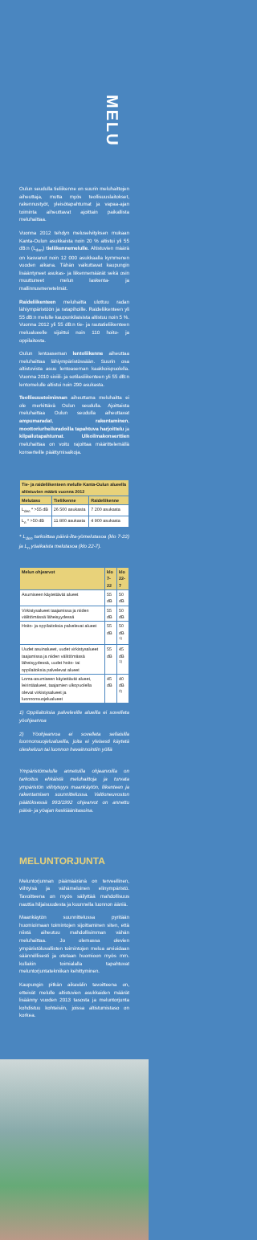MELU
Oulun seudulla tieliikenne on suurin meluhaittojen aiheuttaja, mutta myös teollisuuslaitokset, rakennustyöt, yleisötapahtumat ja vapaa-ajan toiminta aiheuttavat ajoittain paikallista meluhaittaa.
Vuonna 2012 tehdyn meluselvityksen mukaan Kanta-Oulun asukkaista noin 20 % altistui yli 55 dB:n (L<sub>den</sub>) tieliikennemelulle. Altistuvien määrä on kasvanut noin 12 000 asukkaalla kymmenen vuoden aikana. Tähän vaikuttavat kaupungin lisääntyneet asukas- ja liikennemäärät sekä osin muuttuneet melun laskenta- ja mallinnusmenetelmät.
Raideliikenteen meluhaitta ulottuu radan lähiympäristöön ja ratapihoille. Raideliikenteen yli 55 dB:n melulle kaupunkilaisista altistuu noin 5 %. Vuonna 2012 yli 55 dB:n tie- ja rautatieliikenteen melualueelle sijoittui noin 110 hoito- ja oppilaitosta.
Oulun lentoaseman lentoliikenne aiheuttaa meluhaittaa lähiympäristössään. Suurin osa altistuvista asuu lentoaseman kaakkoispuolella. Vuonna 2010 siviili- ja sotilasliikenteen yli 55 dB:n lentomelulle altistui noin 290 asukasta.
Teollisuustoiminnan aiheuttama meluhaitta ei ole merkittävä Oulun seudulla. Ajoittaista meluhaittaa Oulun seudulla aiheuttavat ampumaradat, rakentaminen, moottoriurheiluradoilla tapahtuva harjoittelu ja kilpailutapahtumat. Ulkoilmakonserttien meluhaittaa on voitu rajoittaa määrittelemällä konserteille päättymisaikoja.
| Tie- ja raideliikenteen melulle Kanta-Oulun alueella altistuvien määrä vuonna 2012 | | |
| --- | --- | --- |
| Melutaso | Tieliikenne | Raideliikenne |
| L<sub>den</sub> * >55 dB | 26 500 asukasta | 7 200 asukasta |
| L<sub>n</sub> * >50 dB | 11 800 asukasta | 4 900 asukasta |
* L<sub>den</sub> tarkoittaa päivä-ilta-yömelutasoa (klo 7-22) ja L<sub>n</sub> yöaikaista melutasoa (klo 22-7).
| Melun ohjearvot | klo 7-22 | klo 22-7 |
| --- | --- | --- |
| Asumiseen käytettävät alueet | 55 dB | 50 dB |
| Virkistysalueet taajamissa ja niiden välittömässä läheisyydessä | 55 dB | 50 dB |
| Hoito- ja oppilaitoksia palvelevat alueet | 55 dB | 50 dB <sup>1)</sup> |
| Uudet asuinalueet, uudet virkistysalueet taajamissa ja niiden välittömässä läheisyydessä, uudet hoito- tai oppilaitoksia palvelevat alueet | 55 dB | 45 dB <sup>1)</sup> |
| Loma-asumiseen käytettävät alueet, leirintäalueet, taajamien ulkopuolella olevat virkistysalueet ja luonnonsuojelualueet | 45 dB | 40 dB <sup>2)</sup> |
1) Oppilaitoksia palveleville alueilla ei sovelleta yöohjearvoa
2) Yöohjearvoa ei sovelleta sellaisilla luonnonsuojelualueilla, joita ei yleisesti käytetä oleskeluun tai luonnon havainnointiin yöllä
Ympäristömelulle annetuilla ohjearvoilla on tarkoitus ehkäistä meluhaittoja ja turvata ympäristön viihtyisyys maankäytön, liikenteen ja rakentamisen suunnittelussa. Valtioneuvoston päätöksessä 993/1992 ohjearvot on annettu päivä- ja yöajan keskiäänitasoina.
MELUNTORJUNTA
Meluntorjunnan päämääränä on terveellinen, viihtyisä ja vähämeluinen elinympäristö. Tavoitteena on myös säilyttää mahdollisuus nauttia hiljaisuudesta ja kuunnella luonnon ääniä.
Maankäytön suunnittelussa pyritään huomioimaan toimintojen sijoittaminen siten, että niistä aiheutuu mahdollisimman vähän meluhaittaa. Jo olemassa olevien ympäristöluvallisten toimintojen melua arvioidaan säännöllisesti ja otetaan huomioon myös mm. kullakin toimialalla tapahtuvat meluntorjuntatekniikan kehittyminen.
Kaupungin pitkän aikavälin tavoitteena on, etteivät melulle altistuvien asukkaiden määrät lisäänny vuoden 2013 tasosta ja meluntorjunta kohdistuu kohteisiin, joissa altistumistaso on korkea.